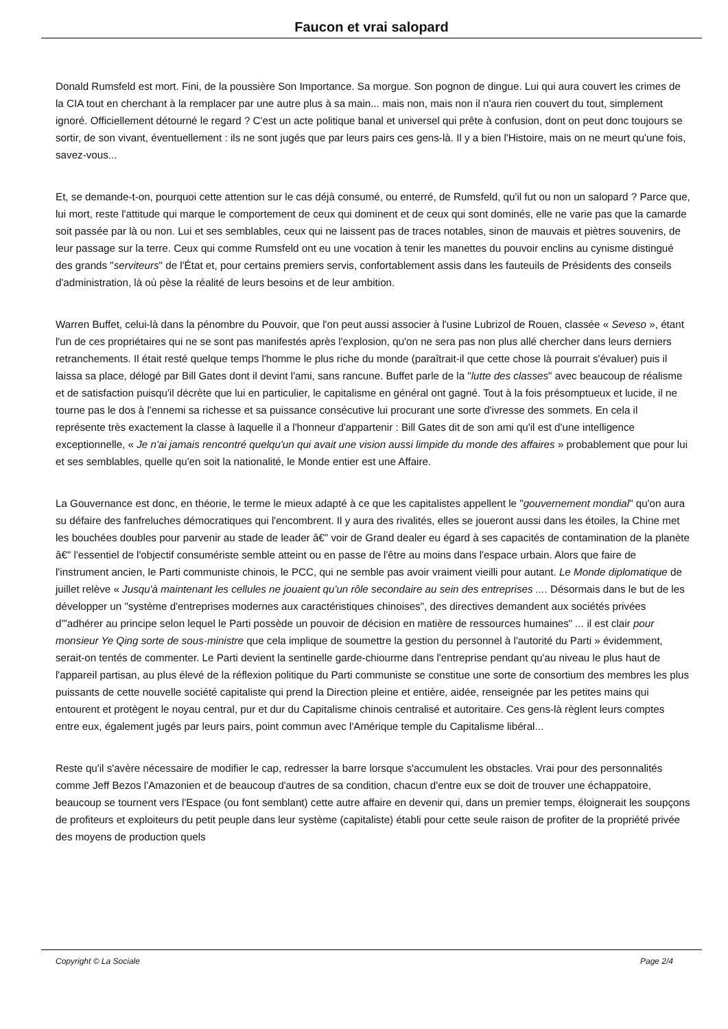Faucon et vrai salopard
Donald Rumsfeld est mort. Fini, de la poussière Son Importance. Sa morgue. Son pognon de dingue. Lui qui aura couvert les crimes de la CIA tout en cherchant à la remplacer par une autre plus à sa main... mais non, mais non il n'aura rien couvert du tout, simplement ignoré. Officiellement détourné le regard ? C'est un acte politique banal et universel qui prête à confusion, dont on peut donc toujours se sortir, de son vivant, éventuellement : ils ne sont jugés que par leurs pairs ces gens-là. Il y a bien l'Histoire, mais on ne meurt qu'une fois, savez-vous...
Et, se demande-t-on, pourquoi cette attention sur le cas déjà consumé, ou enterré, de Rumsfeld, qu'il fut ou non un salopard ? Parce que, lui mort, reste l'attitude qui marque le comportement de ceux qui dominent et de ceux qui sont dominés, elle ne varie pas que la camarde soit passée par là ou non. Lui et ses semblables, ceux qui ne laissent pas de traces notables, sinon de mauvais et piètres souvenirs, de leur passage sur la terre. Ceux qui comme Rumsfeld ont eu une vocation à tenir les manettes du pouvoir enclins au cynisme distingué des grands "serviteurs" de l'État et, pour certains premiers servis, confortablement assis dans les fauteuils de Présidents des conseils d'administration, là où pèse la réalité de leurs besoins et de leur ambition.
Warren Buffet, celui-là dans la pénombre du Pouvoir, que l'on peut aussi associer à l'usine Lubrizol de Rouen, classée « Seveso », étant l'un de ces propriétaires qui ne se sont pas manifestés après l'explosion, qu'on ne sera pas non plus allé chercher dans leurs derniers retranchements. Il était resté quelque temps l'homme le plus riche du monde (paraîtrait-il que cette chose là pourrait s'évaluer) puis il laissa sa place, délogé par Bill Gates dont il devint l'ami, sans rancune. Buffet parle de la "lutte des classes" avec beaucoup de réalisme et de satisfaction puisqu'il décrète que lui en particulier, le capitalisme en général ont gagné. Tout à la fois présomptueux et lucide, il ne tourne pas le dos à l'ennemi sa richesse et sa puissance consécutive lui procurant une sorte d'ivresse des sommets. En cela il représente très exactement la classe à laquelle il a l'honneur d'appartenir : Bill Gates dit de son ami qu'il est d'une intelligence exceptionnelle, « Je n'ai jamais rencontré quelqu'un qui avait une vision aussi limpide du monde des affaires » probablement que pour lui et ses semblables, quelle qu'en soit la nationalité, le Monde entier est une Affaire.
La Gouvernance est donc, en théorie, le terme le mieux adapté à ce que les capitalistes appellent le "gouvernement mondial" qu'on aura su défaire des fanfreluches démocratiques qui l'encombrent. Il y aura des rivalités, elles se joueront aussi dans les étoiles, la Chine met les bouchées doubles pour parvenir au stade de leader â€" voir de Grand dealer eu égard à ses capacités de contamination de la planète â€" l'essentiel de l'objectif consumériste semble atteint ou en passe de l'être au moins dans l'espace urbain. Alors que faire de l'instrument ancien, le Parti communiste chinois, le PCC, qui ne semble pas avoir vraiment vieilli pour autant. Le Monde diplomatique de juillet relève « Jusqu'à maintenant les cellules ne jouaient qu'un rôle secondaire au sein des entreprises .... Désormais dans le but de les développer un "système d'entreprises modernes aux caractéristiques chinoises", des directives demandent aux sociétés privées d'"adhérer au principe selon lequel le Parti possède un pouvoir de décision en matière de ressources humaines" ... il est clair pour monsieur Ye Qing sorte de sous-ministre que cela implique de soumettre la gestion du personnel à l'autorité du Parti » évidemment, serait-on tentés de commenter. Le Parti devient la sentinelle garde-chiourme dans l'entreprise pendant qu'au niveau le plus haut de l'appareil partisan, au plus élevé de la réflexion politique du Parti communiste se constitue une sorte de consortium des membres les plus puissants de cette nouvelle société capitaliste qui prend la Direction pleine et entière, aidée, renseignée par les petites mains qui entourent et protègent le noyau central, pur et dur du Capitalisme chinois centralisé et autoritaire. Ces gens-là règlent leurs comptes entre eux, également jugés par leurs pairs, point commun avec l'Amérique temple du Capitalisme libéral...
Reste qu'il s'avère nécessaire de modifier le cap, redresser la barre lorsque s'accumulent les obstacles. Vrai pour des personnalités comme Jeff Bezos l'Amazonien et de beaucoup d'autres de sa condition, chacun d'entre eux se doit de trouver une échappatoire, beaucoup se tournent vers l'Espace (ou font semblant) cette autre affaire en devenir qui, dans un premier temps, éloignerait les soupçons de profiteurs et exploiteurs du petit peuple dans leur système (capitaliste) établi pour cette seule raison de profiter de la propriété privée des moyens de production quels
Copyright © La Sociale Page 2/4